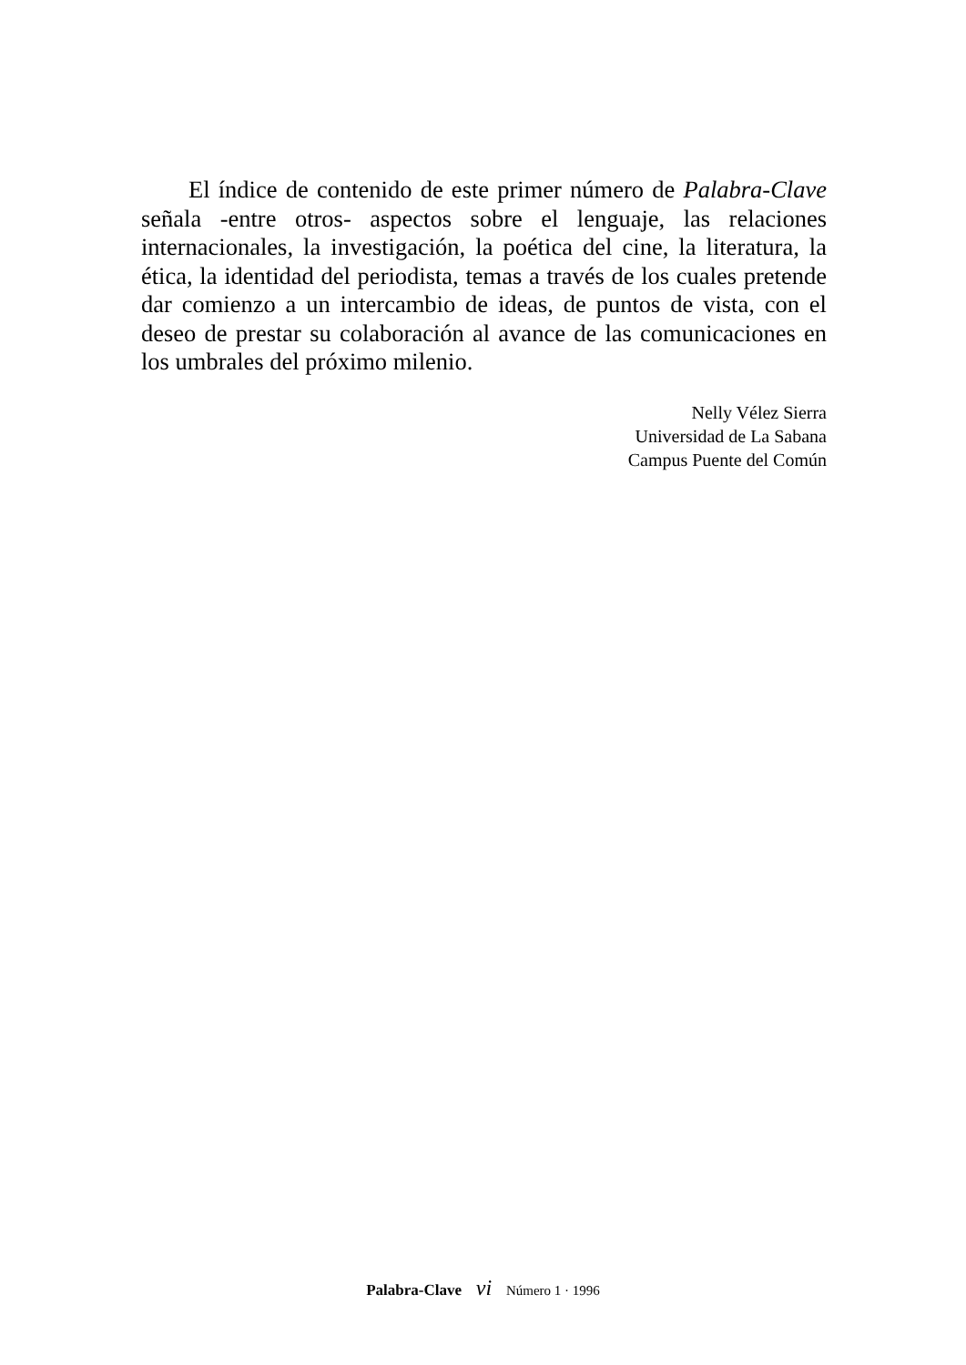El índice de contenido de este primer número de Palabra-Clave señala -entre otros- aspectos sobre el lenguaje, las relaciones internacionales, la investigación, la poética del cine, la literatura, la ética, la identidad del periodista, temas a través de los cuales pretende dar comienzo a un intercambio de ideas, de puntos de vista, con el deseo de prestar su colaboración al avance de las comunicaciones en los umbrales del próximo milenio.
Nelly Vélez Sierra
Universidad de La Sabana
Campus Puente del Común
Palabra-Clave vi Número 1 · 1996